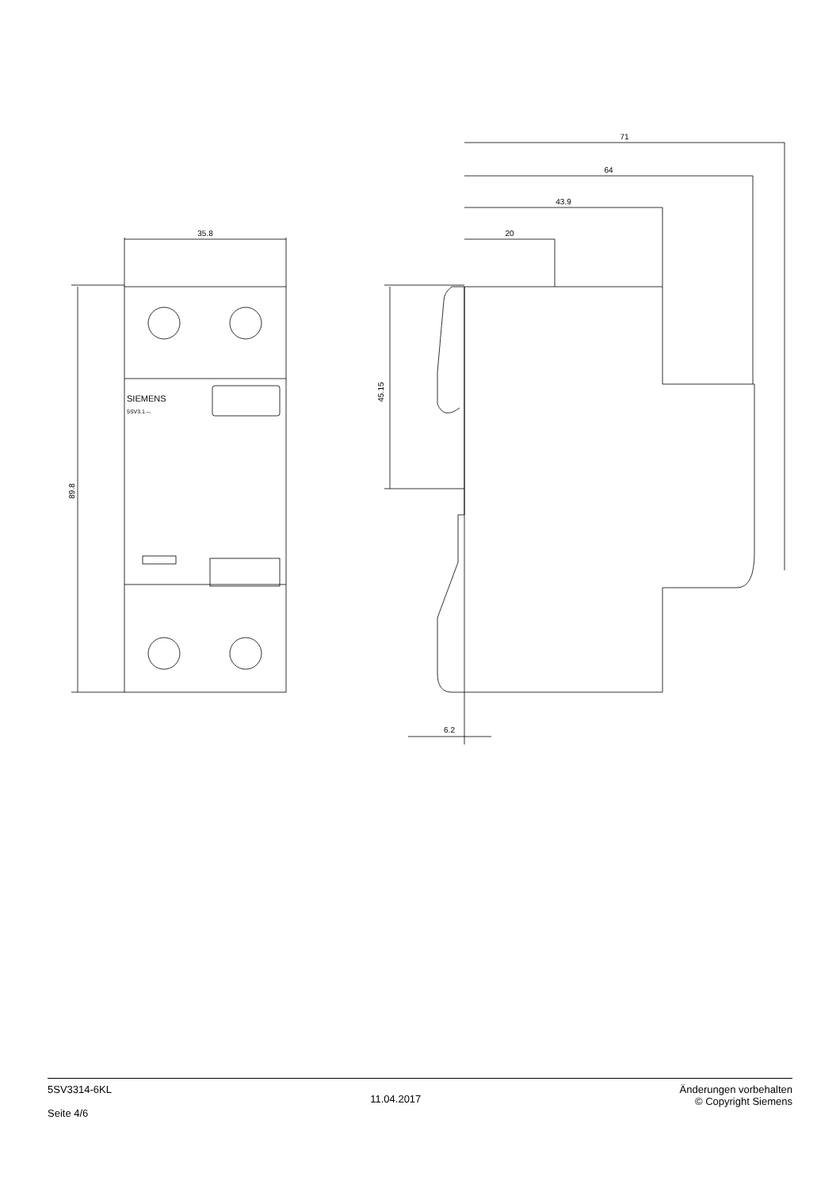35.8
71
64
43.9
20
6.2
89.8
45.15
SIEMENS
5SV3.1.–.
5SV3314-6KL
Seite 4/6
11.04.2017
Änderungen vorbehalten
© Copyright Siemens